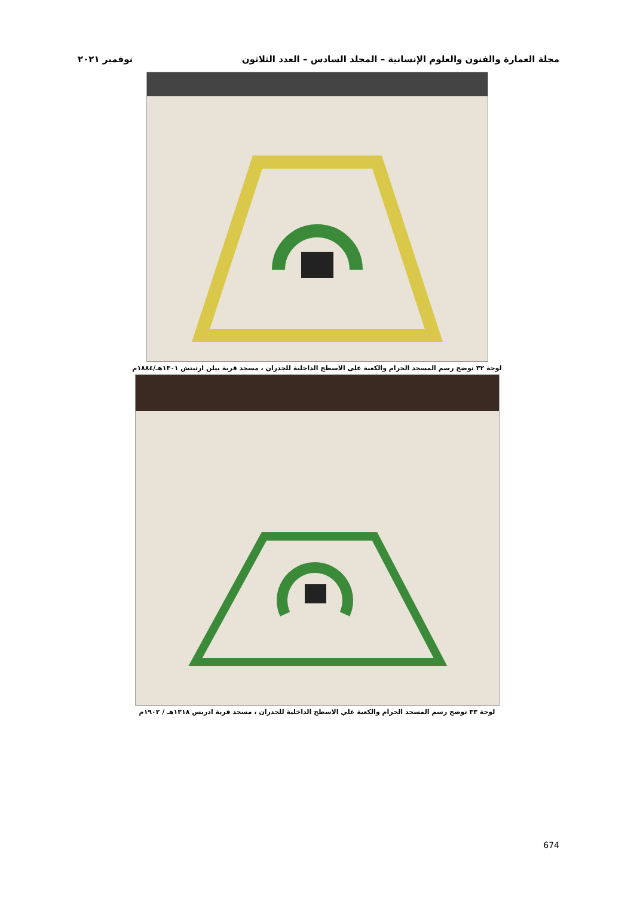مجلة العمارة والفنون والعلوم الإنسانية – المجلد السادس – العدد الثلاثون نوفمبر ٢٠٢١
لوحة ٣٢ توضح رسم المسجد الحرام والكعبة على الاسطح الداخلية للجدران ، مسجد قرية بيلن ارتيتش ١٣٠١هـ/١٨٨٤م
لوحة ٣٣ توضح رسم المسجد الحرام والكعبة علي الاسطح الداخلية للجدران ، مسجد قرية ادريس ١٣١٨هـ / ١٩٠٢م
674